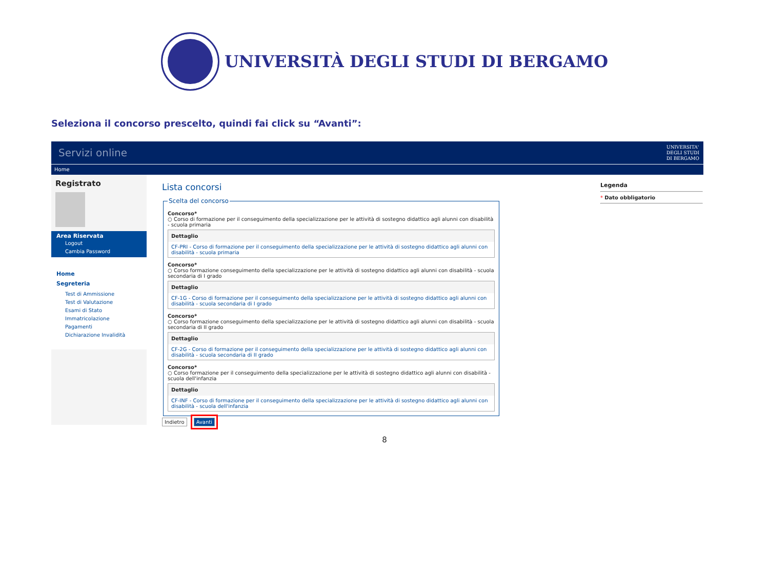UNIVERSITÀ DEGLI STUDI DI BERGAMO
Seleziona il concorso prescelto, quindi fai click su “Avanti”:
Servizi online UNIVERSITA'
DEGLI STUDI
DI BERGAMO
Home
Registrato
Area Riservata
Logout
Cambia Password
Home
Segreteria
Test di Ammissione
Test di Valutazione
Esami di Stato
Immatricolazione
Pagamenti
Dichiarazione Invalidità
Lista concorsi
Scelta del concorso
Concorso*
○ Corso di formazione per il conseguimento della specializzazione per le attività di sostegno didattico agli alunni con disabilità - scuola primaria
Dettaglio
CF-PRI - Corso di formazione per il conseguimento della specializzazione per le attività di sostegno didattico agli alunni con disabilità - scuola primaria
Concorso*
○ Corso formazione conseguimento della specializzazione per le attività di sostegno didattico agli alunni con disabilità - scuola secondaria di I grado
Dettaglio
CF-1G - Corso di formazione per il conseguimento della specializzazione per le attività di sostegno didattico agli alunni con disabilità - scuola secondaria di I grado
Concorso*
○ Corso formazione conseguimento della specializzazione per le attività di sostegno didattico agli alunni con disabilità - scuola secondaria di II grado
Dettaglio
CF-2G - Corso di formazione per il conseguimento della specializzazione per le attività di sostegno didattico agli alunni con disabilità - scuola secondaria di II grado
Concorso*
○ Corso formazione per il conseguimento della specializzazione per le attività di sostegno didattico agli alunni con disabilità - scuola dell'infanzia
Dettaglio
CF-INF - Corso di formazione per il conseguimento della specializzazione per le attività di sostegno didattico agli alunni con disabilità - scuola dell'infanzia
Indietro Avanti
Legenda
* Dato obbligatorio
8